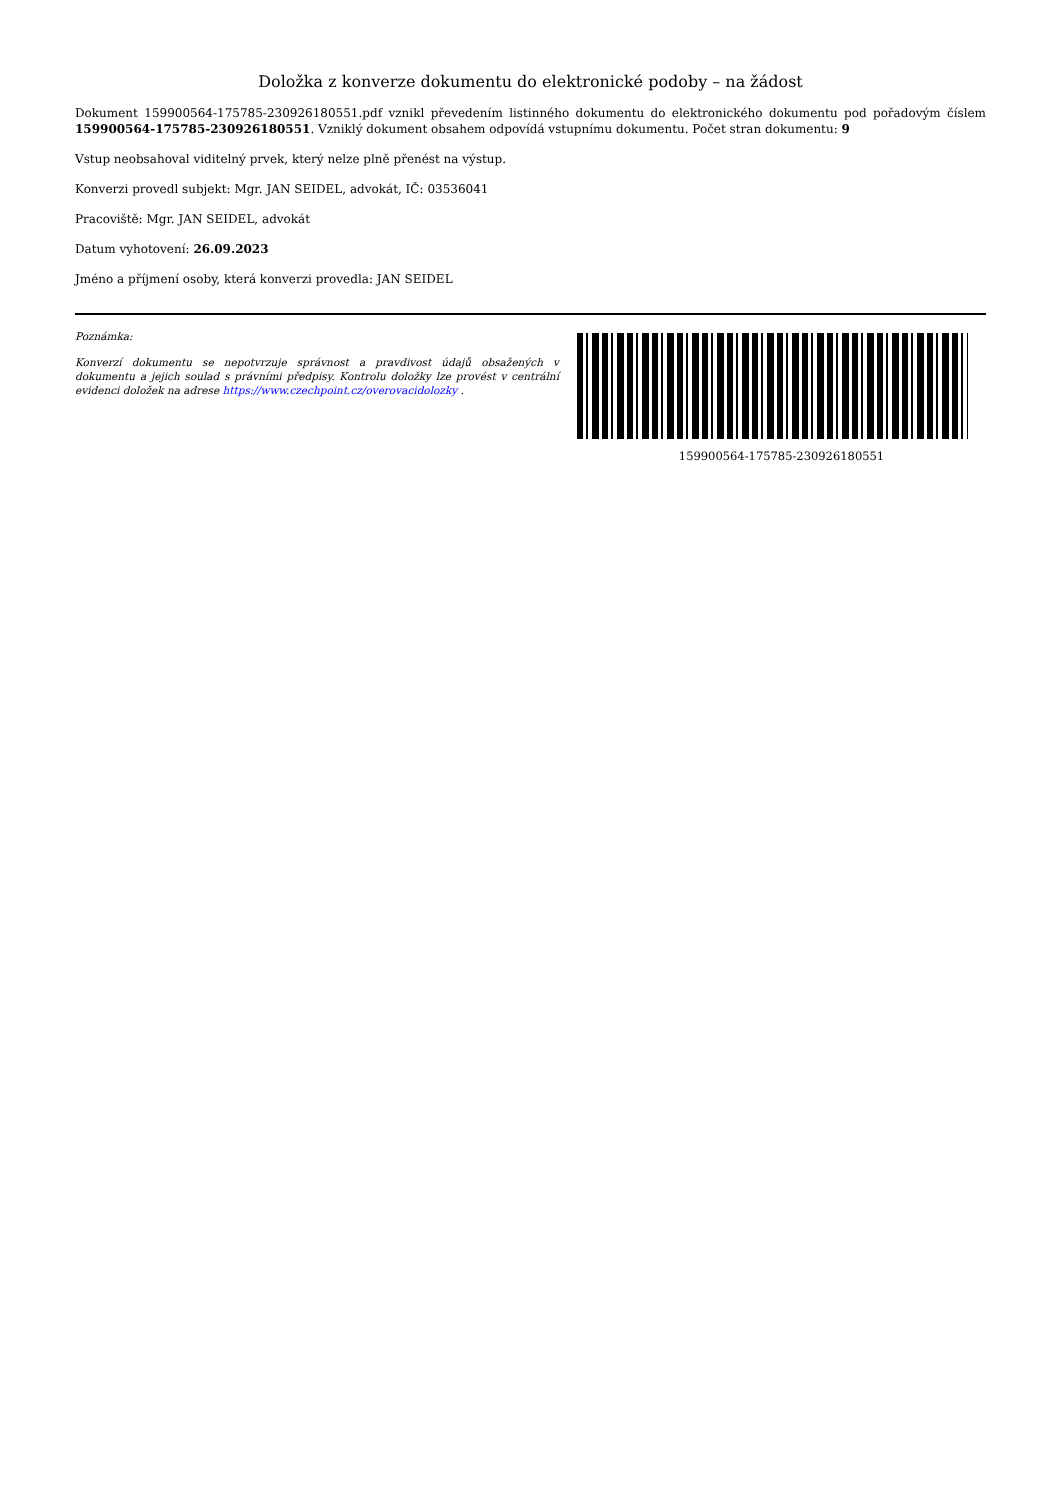Doložka z konverze dokumentu do elektronické podoby – na žádost
Dokument 159900564-175785-230926180551.pdf vznikl převedením listinného dokumentu do elektronického dokumentu pod pořadovým číslem 159900564-175785-230926180551. Vzniklý dokument obsahem odpovídá vstupnímu dokumentu. Počet stran dokumentu: 9
Vstup neobsahoval viditelný prvek, který nelze plně přenést na výstup.
Konverzi provedl subjekt: Mgr. JAN SEIDEL, advokát, IČ: 03536041
Pracoviště: Mgr. JAN SEIDEL, advokát
Datum vyhotovení: 26.09.2023
Jméno a příjmení osoby, která konverzi provedla: JAN SEIDEL
Poznámka:
Konverzí dokumentu se nepotvrzuje správnost a pravdivost údajů obsažených v dokumentu a jejich soulad s právními předpisy. Kontrolu doložky lze provést v centrální evidenci doložek na adrese https://www.czechpoint.cz/overovacidolozky .
159900564-175785-230926180551